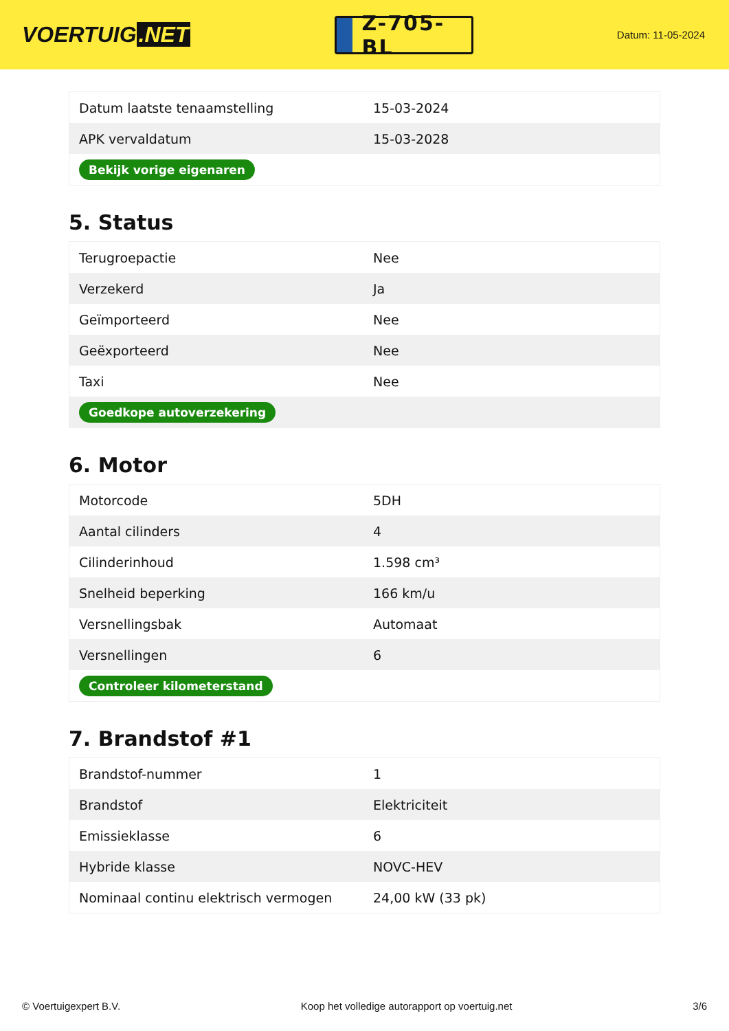VOERTUIG.NET
Z-705-BL
Datum: 11-05-2024
| Datum laatste tenaamstelling | 15-03-2024 |
| APK vervaldatum | 15-03-2028 |
| Bekijk vorige eigenaren | |
5. Status
| Terugroepactie | Nee |
| Verzekerd | Ja |
| Geïmporteerd | Nee |
| Geëxporteerd | Nee |
| Taxi | Nee |
| Goedkope autoverzekering | |
6. Motor
| Motorcode | 5DH |
| Aantal cilinders | 4 |
| Cilinderinhoud | 1.598 cm³ |
| Snelheid beperking | 166 km/u |
| Versnellingsbak | Automaat |
| Versnellingen | 6 |
| Controleer kilometerstand | |
7. Brandstof #1
| Brandstof-nummer | 1 |
| Brandstof | Elektriciteit |
| Emissieklasse | 6 |
| Hybride klasse | NOVC-HEV |
| Nominaal continu elektrisch vermogen | 24,00 kW (33 pk) |
© Voertuigexpert B.V. Koop het volledige autorapport op voertuig.net 3/6